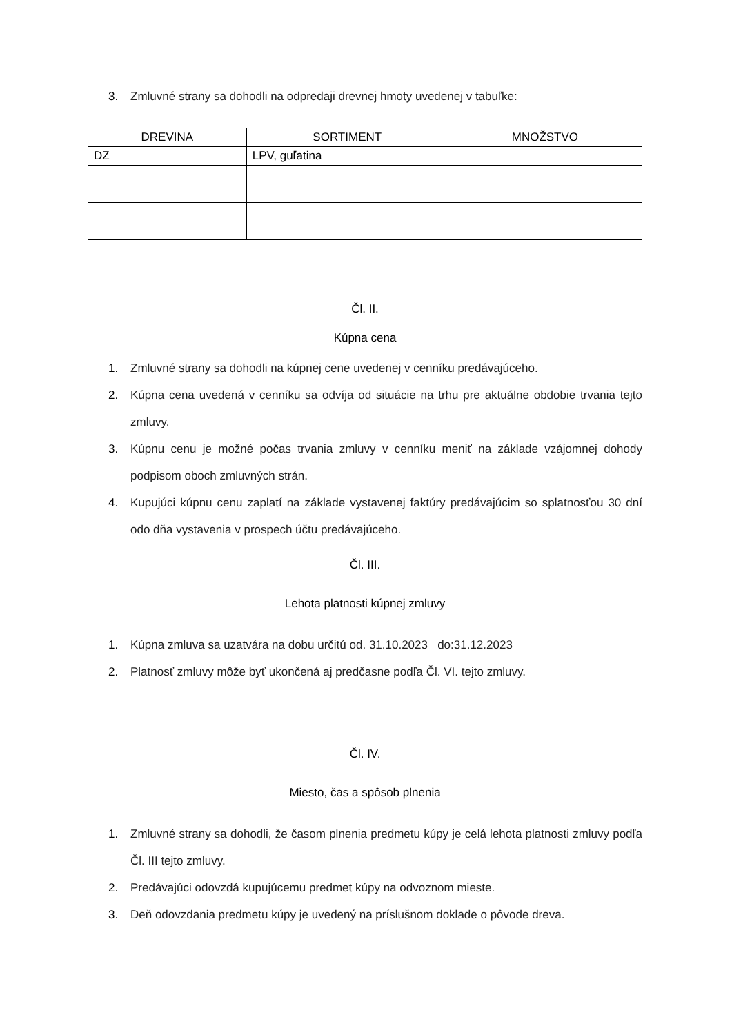3. Zmluvné strany sa dohodli na odpredaji drevnej hmoty uvedenej v tabuľke:
| DREVINA | SORTIMENT | MNOŽSTVO |
| --- | --- | --- |
| DZ | LPV, guľatina | |
Čl. II.
Kúpna cena
1. Zmluvné strany sa dohodli na kúpnej cene uvedenej v cenníku predávajúceho.
2. Kúpna cena uvedená v cenníku sa odvíja od situácie na trhu pre aktuálne obdobie trvania tejto zmluvy.
3. Kúpnu cenu je možné počas trvania zmluvy v cenníku meniť na základe vzájomnej dohody podpisom oboch zmluvných strán.
4. Kupujúci kúpnu cenu zaplatí na základe vystavenej faktúry predávajúcim so splatnosťou 30 dní odo dňa vystavenia v prospech účtu predávajúceho.
Čl. III.
Lehota platnosti kúpnej zmluvy
1. Kúpna zmluva sa uzatvára na dobu určitú od. 31.10.2023 do:31.12.2023
2. Platnosť zmluvy môže byť ukončená aj predčasne podľa Čl. VI. tejto zmluvy.
Čl. IV.
Miesto, čas a spôsob plnenia
1. Zmluvné strany sa dohodli, že časom plnenia predmetu kúpy je celá lehota platnosti zmluvy podľa Čl. III tejto zmluvy.
2. Predávajúci odovzdá kupujúcemu predmet kúpy na odvoznom mieste.
3. Deň odovzdania predmetu kúpy je uvedený na príslušnom doklade o pôvode dreva.